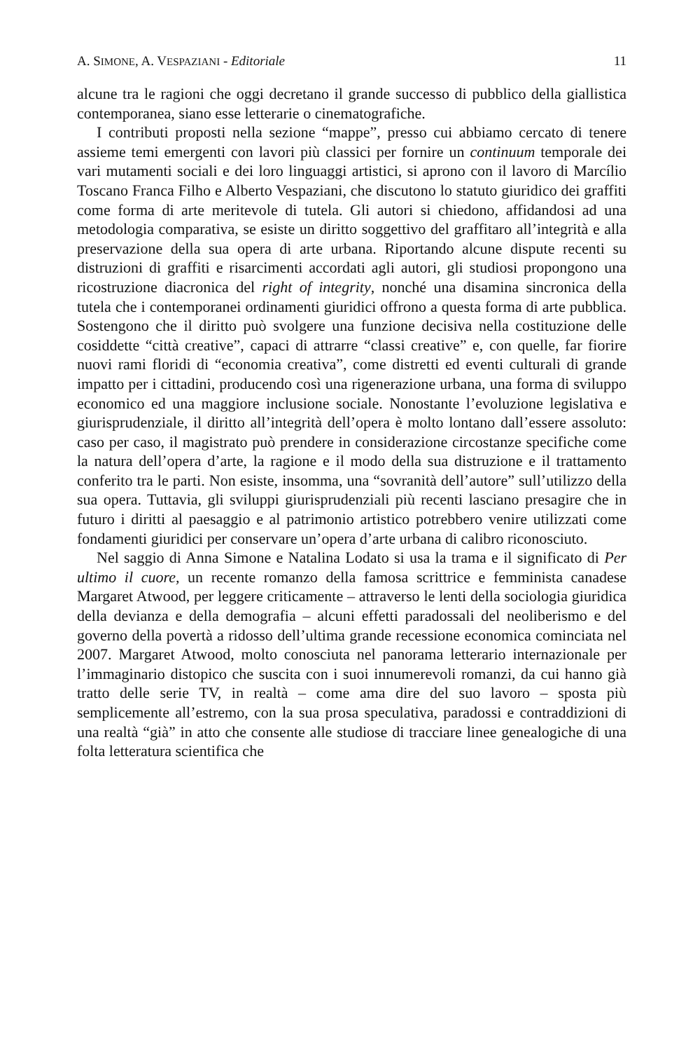A. SIMONE, A. VESPAZIANI - Editoriale 11
alcune tra le ragioni che oggi decretano il grande successo di pubblico della giallistica contemporanea, siano esse letterarie o cinematografiche.
I contributi proposti nella sezione “mappe”, presso cui abbiamo cercato di tenere assieme temi emergenti con lavori più classici per fornire un continuum temporale dei vari mutamenti sociali e dei loro linguaggi artistici, si aprono con il lavoro di Marcílio Toscano Franca Filho e Alberto Vespaziani, che discutono lo statuto giuridico dei graffiti come forma di arte meritevole di tutela. Gli autori si chiedono, affidandosi ad una metodologia comparativa, se esiste un diritto soggettivo del graffitaro all’integrità e alla preservazione della sua opera di arte urbana. Riportando alcune dispute recenti su distruzioni di graffiti e risarcimenti accordati agli autori, gli studiosi propongono una ricostruzione diacronica del right of integrity, nonché una disamina sincronica della tutela che i contemporanei ordinamenti giuridici offrono a questa forma di arte pubblica. Sostengono che il diritto può svolgere una funzione decisiva nella costituzione delle cosiddette “città creative”, capaci di attrarre “classi creative” e, con quelle, far fiorire nuovi rami floridi di “economia creativa”, come distretti ed eventi culturali di grande impatto per i cittadini, producendo così una rigenerazione urbana, una forma di sviluppo economico ed una maggiore inclusione sociale. Nonostante l’evoluzione legislativa e giurisprudenziale, il diritto all’integrità dell’opera è molto lontano dall’essere assoluto: caso per caso, il magistrato può prendere in considerazione circostanze specifiche come la natura dell’opera d’arte, la ragione e il modo della sua distruzione e il trattamento conferito tra le parti. Non esiste, insomma, una “sovranità dell’autore” sull’utilizzo della sua opera. Tuttavia, gli sviluppi giurisprudenziali più recenti lasciano presagire che in futuro i diritti al paesaggio e al patrimonio artistico potrebbero venire utilizzati come fondamenti giuridici per conservare un’opera d’arte urbana di calibro riconosciuto.
Nel saggio di Anna Simone e Natalina Lodato si usa la trama e il significato di Per ultimo il cuore, un recente romanzo della famosa scrittrice e femminista canadese Margaret Atwood, per leggere criticamente – attraverso le lenti della sociologia giuridica della devianza e della demografia – alcuni effetti paradossali del neoliberismo e del governo della povertà a ridosso dell’ultima grande recessione economica cominciata nel 2007. Margaret Atwood, molto conosciuta nel panorama letterario internazionale per l’immaginario distopico che suscita con i suoi innumerevoli romanzi, da cui hanno già tratto delle serie TV, in realtà – come ama dire del suo lavoro – sposta più semplicemente all’estremo, con la sua prosa speculativa, paradossi e contraddizioni di una realtà “già” in atto che consente alle studiose di tracciare linee genealogiche di una folta letteratura scientifica che